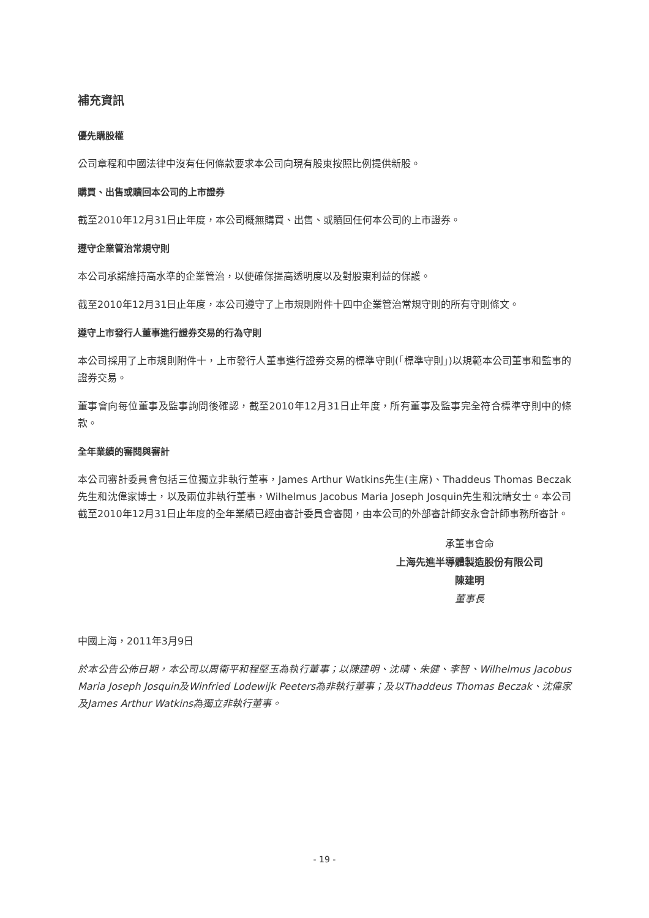補充資訊
優先購股權
公司章程和中國法律中沒有任何條款要求本公司向現有股東按照比例提供新股。
購買、出售或贖回本公司的上市證券
截至2010年12月31日止年度，本公司概無購買、出售、或贖回任何本公司的上市證券。
遵守企業管治常規守則
本公司承諾維持高水準的企業管治，以便確保提高透明度以及對股東利益的保護。
截至2010年12月31日止年度，本公司遵守了上市規則附件十四中企業管治常規守則的所有守則條文。
遵守上市發行人董事進行證券交易的行為守則
本公司採用了上市規則附件十，上市發行人董事進行證券交易的標準守則(「標準守則」)以規範本公司董事和監事的證券交易。
董事會向每位董事及監事詢問後確認，截至2010年12月31日止年度，所有董事及監事完全符合標準守則中的條款。
全年業績的審閱與審計
本公司審計委員會包括三位獨立非執行董事，James Arthur Watkins先生(主席)、Thaddeus Thomas Beczak先生和沈偉家博士，以及兩位非執行董事，Wilhelmus Jacobus Maria Joseph Josquin先生和沈晴女士。本公司截至2010年12月31日止年度的全年業績已經由審計委員會審閱，由本公司的外部審計師安永會計師事務所審計。
承董事會命
上海先進半導體製造股份有限公司
陳建明
董事長
中國上海，2011年3月9日
於本公告公佈日期，本公司以周衛平和程堅玉為執行董事；以陳建明、沈晴、朱健、李智、Wilhelmus Jacobus Maria Joseph Josquin及Winfried Lodewijk Peeters為非執行董事；及以Thaddeus Thomas Beczak、沈偉家及James Arthur Watkins為獨立非執行董事。
- 19 -